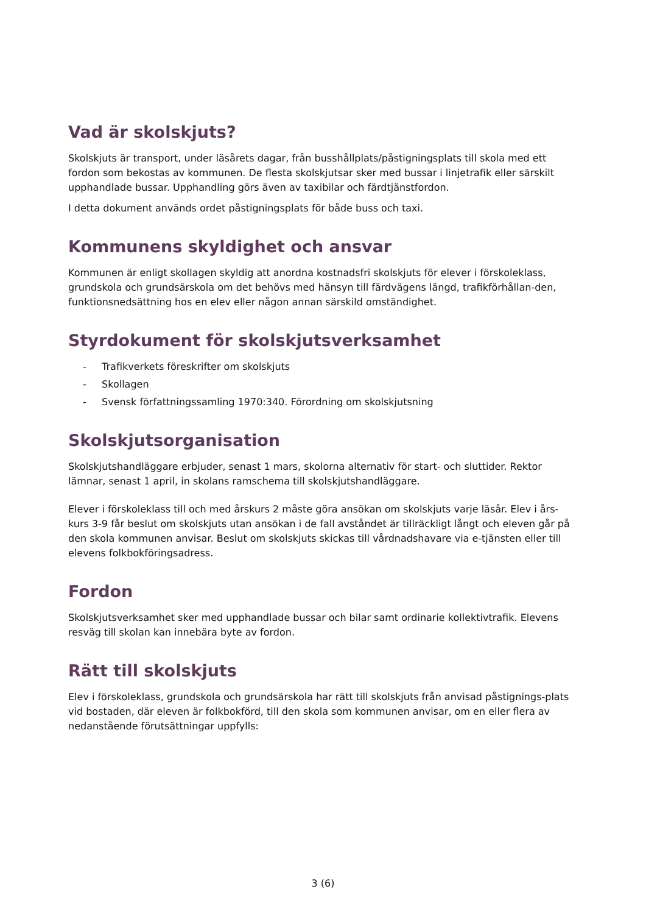Vad är skolskjuts?
Skolskjuts är transport, under läsårets dagar, från busshållplats/påstigningsplats till skola med ett fordon som bekostas av kommunen. De flesta skolskjutsar sker med bussar i linjetrafik eller särskilt upphandlade bussar. Upphandling görs även av taxibilar och färdtjänstfordon.
I detta dokument används ordet påstigningsplats för både buss och taxi.
Kommunens skyldighet och ansvar
Kommunen är enligt skollagen skyldig att anordna kostnadsfri skolskjuts för elever i förskoleklass, grundskola och grundsärskola om det behövs med hänsyn till färdvägens längd, trafikförhållan-den, funktionsnedsättning hos en elev eller någon annan särskild omständighet.
Styrdokument för skolskjutsverksamhet
- Trafikverkets föreskrifter om skolskjuts
- Skollagen
- Svensk författningssamling 1970:340. Förordning om skolskjutsning
Skolskjutsorganisation
Skolskjutshandläggare erbjuder, senast 1 mars, skolorna alternativ för start- och sluttider. Rektor lämnar, senast 1 april, in skolans ramschema till skolskjutshandläggare.
Elever i förskoleklass till och med årskurs 2 måste göra ansökan om skolskjuts varje läsår. Elev i års-kurs 3-9 får beslut om skolskjuts utan ansökan i de fall avståndet är tillräckligt långt och eleven går på den skola kommunen anvisar. Beslut om skolskjuts skickas till vårdnadshavare via e-tjänsten eller till elevens folkbokföringsadress.
Fordon
Skolskjutsverksamhet sker med upphandlade bussar och bilar samt ordinarie kollektivtrafik. Elevens resväg till skolan kan innebära byte av fordon.
Rätt till skolskjuts
Elev i förskoleklass, grundskola och grundsärskola har rätt till skolskjuts från anvisad påstignings-plats vid bostaden, där eleven är folkbokförd, till den skola som kommunen anvisar, om en eller flera av nedanstående förutsättningar uppfylls:
3 (6)